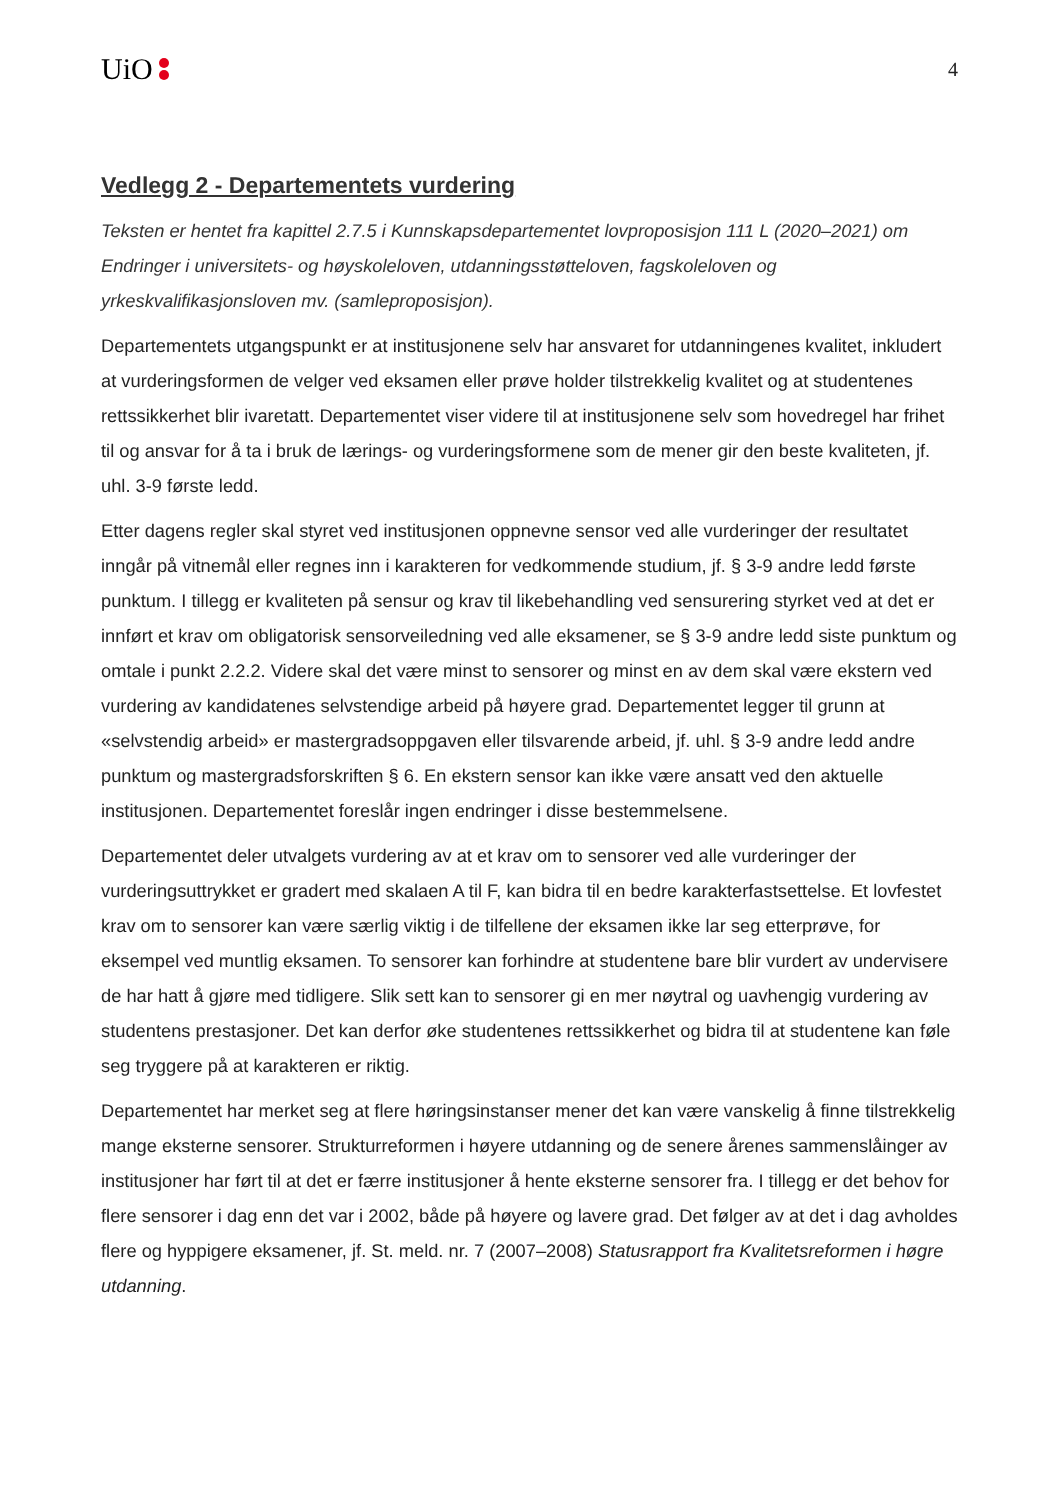UiO
4
Vedlegg 2 - Departementets vurdering
Teksten er hentet fra kapittel 2.7.5 i Kunnskapsdepartementet lovproposisjon 111 L (2020–2021) om Endringer i universitets- og høyskoleloven, utdanningsstøtteloven, fagskoleloven og yrkeskvalifikasjonsloven mv. (samleproposisjon).
Departementets utgangspunkt er at institusjonene selv har ansvaret for utdanningenes kvalitet, inkludert at vurderingsformen de velger ved eksamen eller prøve holder tilstrekkelig kvalitet og at studentenes rettssikkerhet blir ivaretatt. Departementet viser videre til at institusjonene selv som hovedregel har frihet til og ansvar for å ta i bruk de lærings- og vurderingsformene som de mener gir den beste kvaliteten, jf. uhl. 3-9 første ledd.
Etter dagens regler skal styret ved institusjonen oppnevne sensor ved alle vurderinger der resultatet inngår på vitnemål eller regnes inn i karakteren for vedkommende studium, jf. § 3-9 andre ledd første punktum. I tillegg er kvaliteten på sensur og krav til likebehandling ved sensurering styrket ved at det er innført et krav om obligatorisk sensorveiledning ved alle eksamener, se § 3-9 andre ledd siste punktum og omtale i punkt 2.2.2. Videre skal det være minst to sensorer og minst en av dem skal være ekstern ved vurdering av kandidatenes selvstendige arbeid på høyere grad. Departementet legger til grunn at «selvstendig arbeid» er mastergradsoppgaven eller tilsvarende arbeid, jf. uhl. § 3-9 andre ledd andre punktum og mastergradsforskriften § 6. En ekstern sensor kan ikke være ansatt ved den aktuelle institusjonen. Departementet foreslår ingen endringer i disse bestemmelsene.
Departementet deler utvalgets vurdering av at et krav om to sensorer ved alle vurderinger der vurderingsuttrykket er gradert med skalaen A til F, kan bidra til en bedre karakterfastsettelse. Et lovfestet krav om to sensorer kan være særlig viktig i de tilfellene der eksamen ikke lar seg etterprøve, for eksempel ved muntlig eksamen. To sensorer kan forhindre at studentene bare blir vurdert av undervisere de har hatt å gjøre med tidligere. Slik sett kan to sensorer gi en mer nøytral og uavhengig vurdering av studentens prestasjoner. Det kan derfor øke studentenes rettssikkerhet og bidra til at studentene kan føle seg tryggere på at karakteren er riktig.
Departementet har merket seg at flere høringsinstanser mener det kan være vanskelig å finne tilstrekkelig mange eksterne sensorer. Strukturreformen i høyere utdanning og de senere årenes sammenslåinger av institusjoner har ført til at det er færre institusjoner å hente eksterne sensorer fra. I tillegg er det behov for flere sensorer i dag enn det var i 2002, både på høyere og lavere grad. Det følger av at det i dag avholdes flere og hyppigere eksamener, jf. St. meld. nr. 7 (2007–2008) Statusrapport fra Kvalitetsreformen i høgre utdanning.